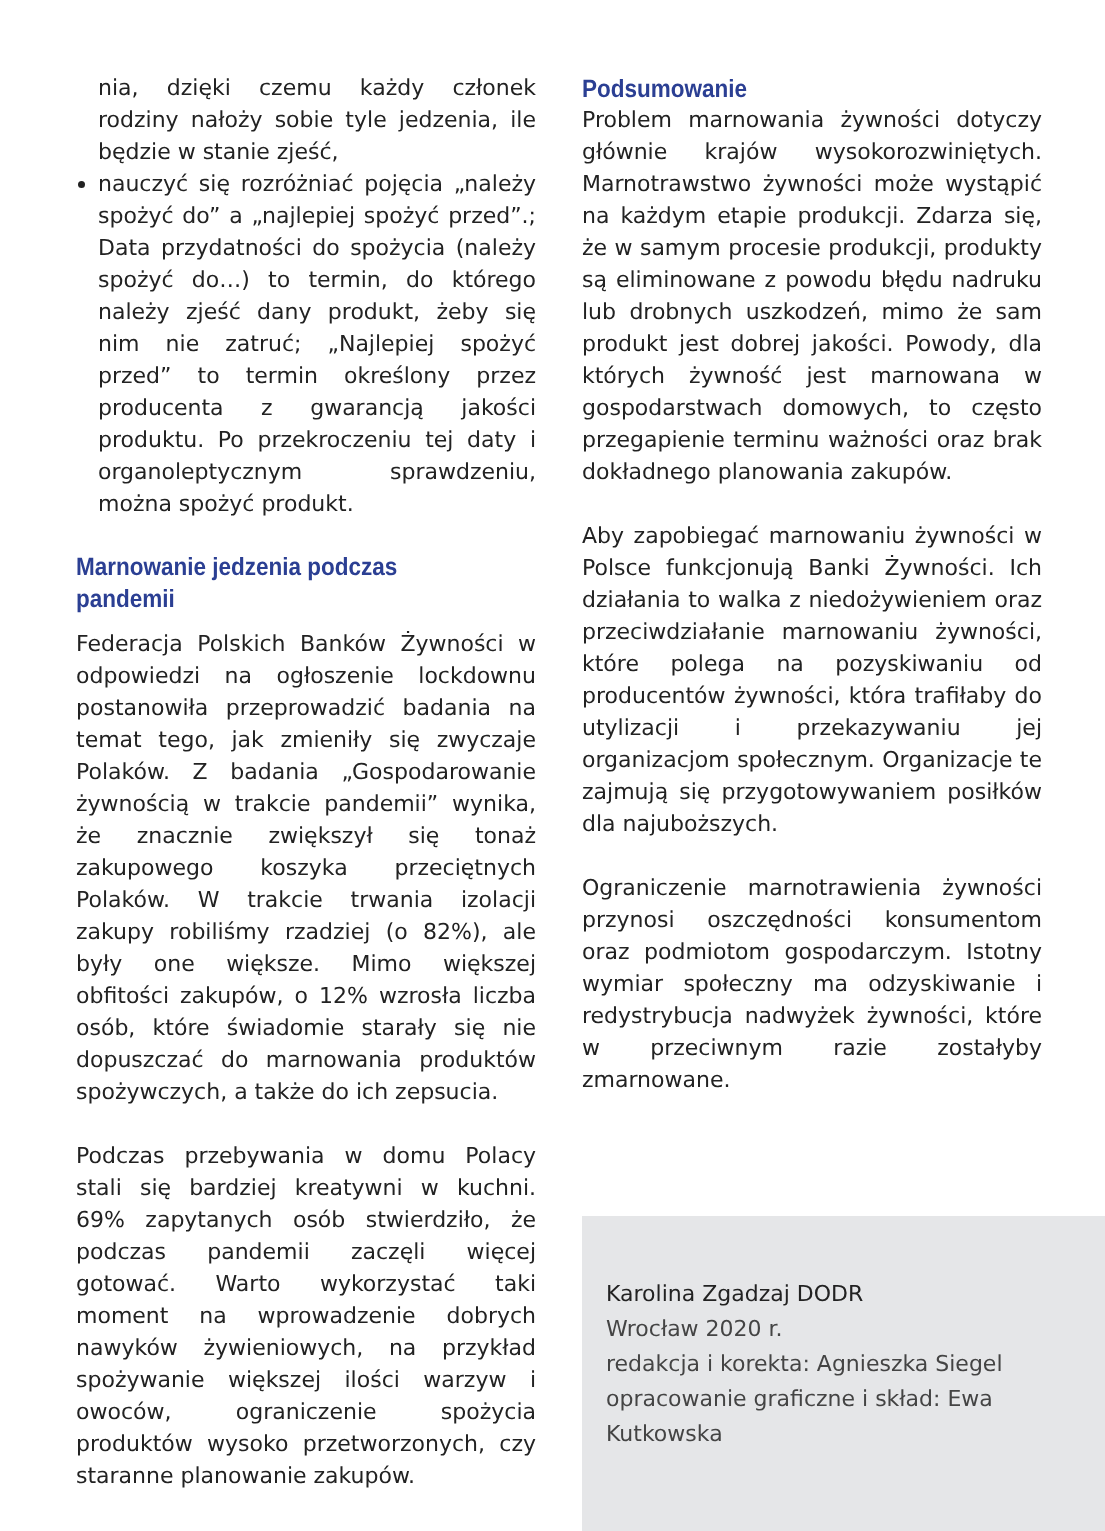nia, dzięki czemu każdy członek rodziny nałoży sobie tyle jedzenia, ile będzie w stanie zjeść,
nauczyć się rozróżniać pojęcia „należy spożyć do” a „najlepiej spożyć przed”.; Data przydatności do spożycia (należy spożyć do…) to termin, do którego należy zjeść dany produkt, żeby się nim nie zatruć; „Najlepiej spożyć przed” to termin określony przez producenta z gwarancją jakości produktu. Po przekroczeniu tej daty i organoleptycznym sprawdzeniu, można spożyć produkt.
Marnowanie jedzenia podczas pandemii
Federacja Polskich Banków Żywności w odpowiedzi na ogłoszenie lockdownu postanowiła przeprowadzić badania na temat tego, jak zmieniły się zwyczaje Polaków. Z badania „Gospodarowanie żywnością w trakcie pandemii” wynika, że znacznie zwiększył się tonaż zakupowego koszyka przeciętnych Polaków. W trakcie trwania izolacji zakupy robiliśmy rzadziej (o 82%), ale były one większe. Mimo większej obfitości zakupów, o 12% wzrosła liczba osób, które świadomie starały się nie dopuszczać do marnowania produktów spożywczych, a także do ich zepsucia.
Podczas przebywania w domu Polacy stali się bardziej kreatywni w kuchni. 69% zapytanych osób stwierdziło, że podczas pandemii zaczęli więcej gotować. Warto wykorzystać taki moment na wprowadzenie dobrych nawyków żywieniowych, na przykład spożywanie większej ilości warzyw i owoców, ograniczenie spożycia produktów wysoko przetworzonych, czy staranne planowanie zakupów.
Podsumowanie
Problem marnowania żywności dotyczy głównie krajów wysokorozwiniętych. Marnotrawstwo żywności może wystąpić na każdym etapie produkcji. Zdarza się, że w samym procesie produkcji, produkty są eliminowane z powodu błędu nadruku lub drobnych uszkodzeń, mimo że sam produkt jest dobrej jakości. Powody, dla których żywność jest marnowana w gospodarstwach domowych, to często przegapienie terminu ważności oraz brak dokładnego planowania zakupów.
Aby zapobiegać marnowaniu żywności w Polsce funkcjonują Banki Żywności. Ich działania to walka z niedożywieniem oraz przeciwdziałanie marnowaniu żywności, które polega na pozyskiwaniu od producentów żywności, która trafiłaby do utylizacji i przekazywaniu jej organizacjom społecznym. Organizacje te zajmują się przygotowywaniem posiłków dla najuboższych.
Ograniczenie marnotrawienia żywności przynosi oszczędności konsumentom oraz podmiotom gospodarczym. Istotny wymiar społeczny ma odzyskiwanie i redystrybucja nadwyżek żywności, które w przeciwnym razie zostałyby zmarnowane.
Karolina Zgadzaj DODR
Wrocław 2020 r.
redakcja i korekta: Agnieszka Siegel
opracowanie graficzne i skład: Ewa Kutkowska